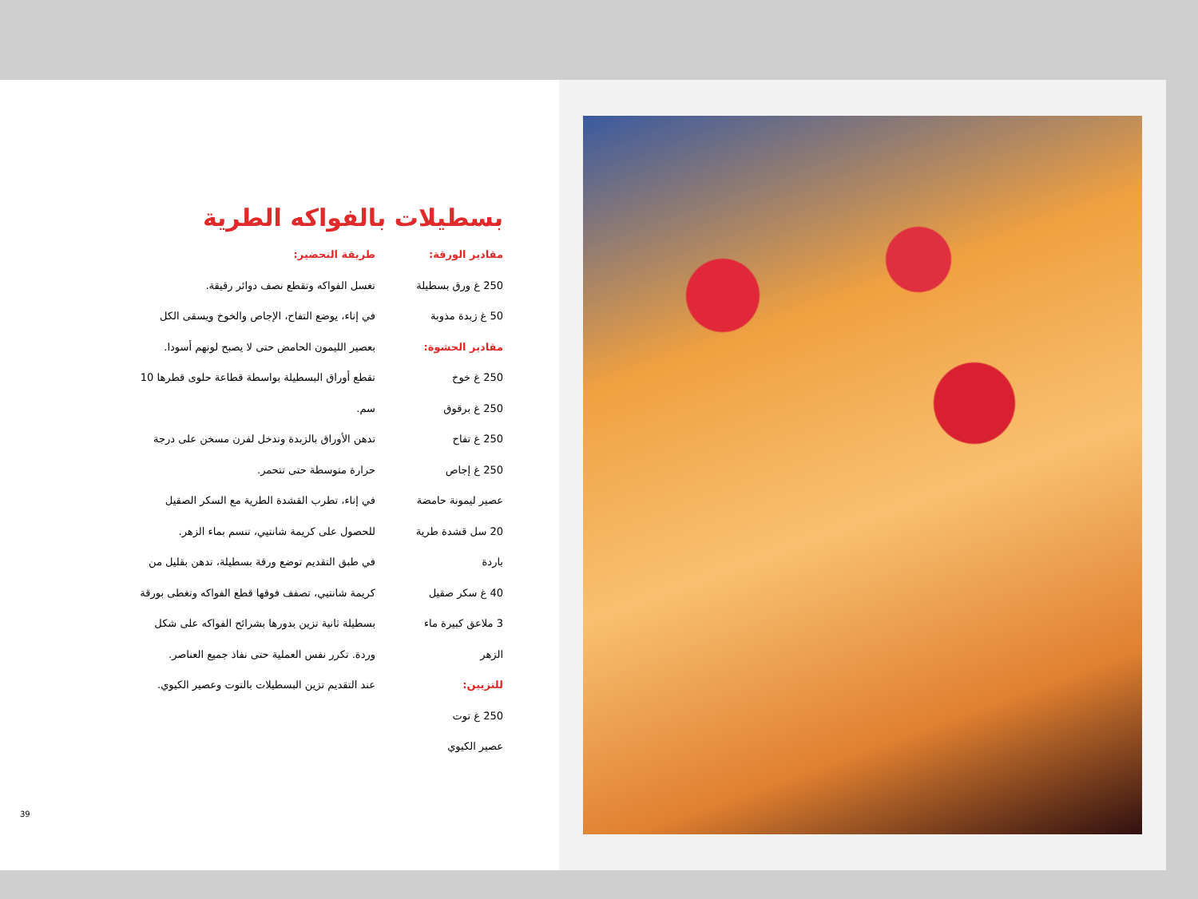بسطيلات بالفواكه الطرية
مقادير الورقة:
250 غ ورق بسطيلة
50 غ زبدة مذوبة
مقادير الحشوة:
250 غ خوخ
250 غ برقوق
250 غ تفاح
250 غ إجاص
عصير ليمونة حامضة
20 سل قشدة طرية
باردة
40 غ سكر صقيل
3 ملاعق كبيرة ماء
الزهر
للتزيين:
250 غ توت
عصير الكيوي
طريقة التحضير:
تغسل الفواكه وتقطع نصف دوائر رقيقة.
في إناء، يوضع التفاح، الإجاص والخوخ ويسقى الكل
بعصير الليمون الحامض حتى لا يصبح لونهم أسودا.
تقطع أوراق البسطيلة بواسطة قطاعة حلوى قطرها 10
سم.
تدهن الأوراق بالزبدة وتدخل لفرن مسخن على درجة
حرارة متوسطة حتى تتحمر.
في إناء، تطرب القشدة الطرية مع السكر الصقيل
للحصول على كريمة شانتيي، تنسم بماء الزهر.
في طبق التقديم توضع ورقة بسطيلة، تدهن بقليل من
كريمة شانتيي، تصفف فوقها قطع الفواكه وتغطى بورقة
بسطيلة ثانية تزين بدورها بشرائح الفواكه على شكل
وردة. تكرر نفس العملية حتى نفاذ جميع العناصر.
عند التقديم تزين البسطيلات بالتوت وعصير الكيوي.
39